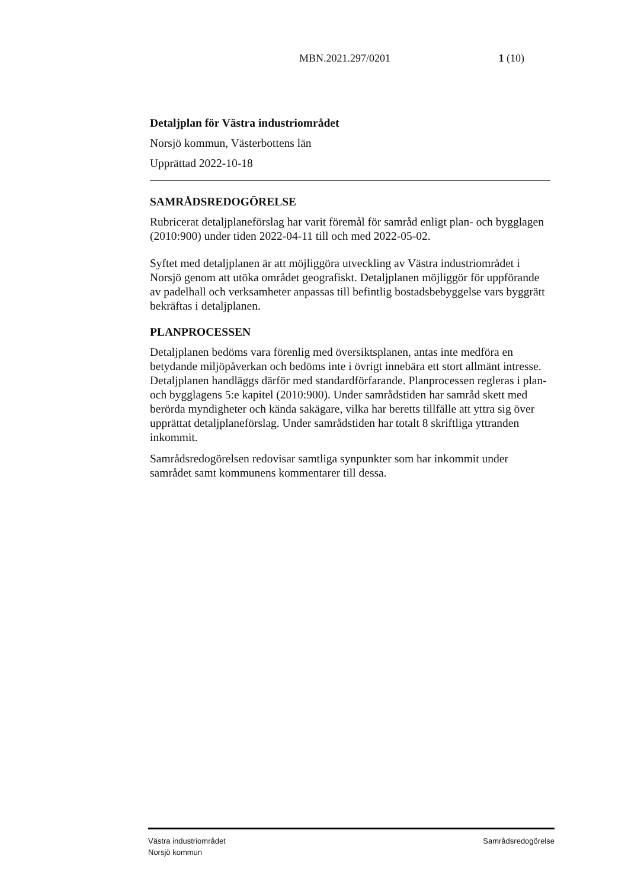MBN.2021.297/0201 1 (10)
Detaljplan för Västra industriområdet
Norsjö kommun, Västerbottens län
Upprättad 2022-10-18
SAMRÅDSREDOGÖRELSE
Rubricerat detaljplaneförslag har varit föremål för samråd enligt plan- och bygglagen (2010:900) under tiden 2022-04-11 till och med 2022-05-02.
Syftet med detaljplanen är att möjliggöra utveckling av Västra industriområdet i Norsjö genom att utöka området geografiskt. Detaljplanen möjliggör för uppförande av padelhall och verksamheter anpassas till befintlig bostadsbebyggelse vars byggrätt bekräftas i detaljplanen.
PLANPROCESSEN
Detaljplanen bedöms vara förenlig med översiktsplanen, antas inte medföra en betydande miljöpåverkan och bedöms inte i övrigt innebära ett stort allmänt intresse. Detaljplanen handläggs därför med standardförfarande. Planprocessen regleras i plan- och bygglagens 5:e kapitel (2010:900). Under samrådstiden har samråd skett med berörda myndigheter och kända sakägare, vilka har beretts tillfälle att yttra sig över upprättat detaljplaneförslag. Under samrådstiden har totalt 8 skriftliga yttranden inkommit.
Samrådsredogörelsen redovisar samtliga synpunkter som har inkommit under samrådet samt kommunens kommentarer till dessa.
Västra industriområdet
Norsjö kommun
Samrådsredogörelse